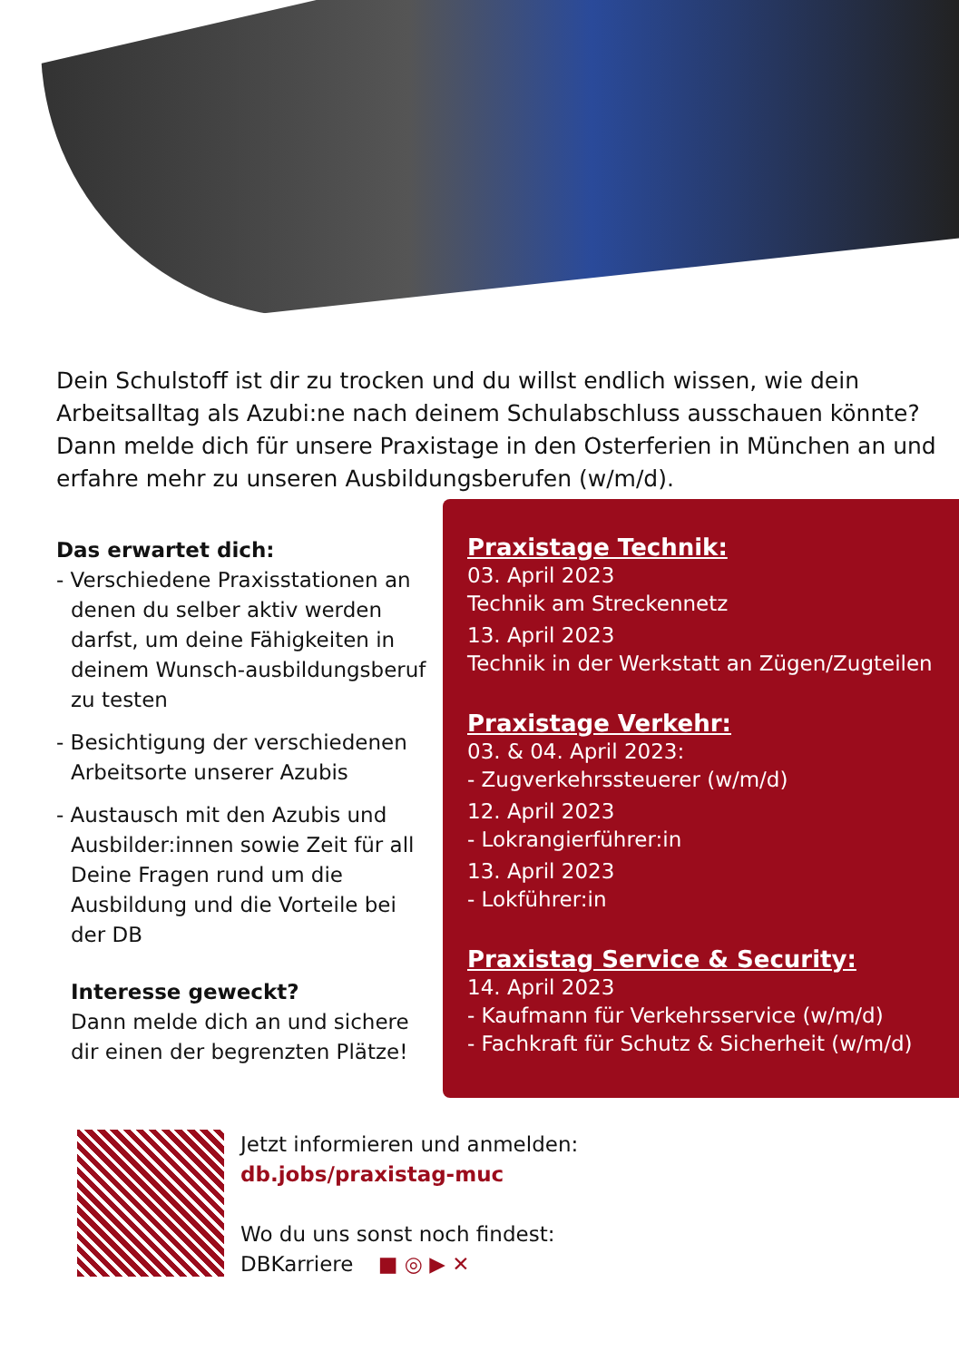Dein Schulstoff ist dir zu trocken und du willst endlich wissen, wie dein Arbeitsalltag als Azubi:ne nach deinem Schulabschluss ausschauen könnte? Dann melde dich für unsere Praxistage in den Osterferien in München an und erfahre mehr zu unseren Ausbildungsberufen (w/m/d).
Das erwartet dich:
- Verschiedene Praxisstationen an denen du selber aktiv werden darfst, um deine Fähigkeiten in deinem Wunsch-ausbildungsberuf zu testen
- Besichtigung der verschiedenen Arbeitsorte unserer Azubis
- Austausch mit den Azubis und Ausbilder:innen sowie Zeit für all Deine Fragen rund um die Ausbildung und die Vorteile bei der DB
Interesse geweckt?
Dann melde dich an und sichere dir einen der begrenzten Plätze!
Praxistage Technik:
03. April 2023
Technik am Streckennetz
13. April 2023
Technik in der Werkstatt an Zügen/Zugteilen
Praxistage Verkehr:
03. & 04. April 2023:
- Zugverkehrssteuerer (w/m/d)
12. April 2023
- Lokrangierführer:in
13. April 2023
- Lokführer:in
Praxistag Service & Security:
14. April 2023
- Kaufmann für Verkehrsservice (w/m/d)
- Fachkraft für Schutz & Sicherheit (w/m/d)
Jetzt informieren und anmelden:
db.jobs/praxistag-muc
Wo du uns sonst noch findest:
DBKarriere ■ ◎ ▶ ✕